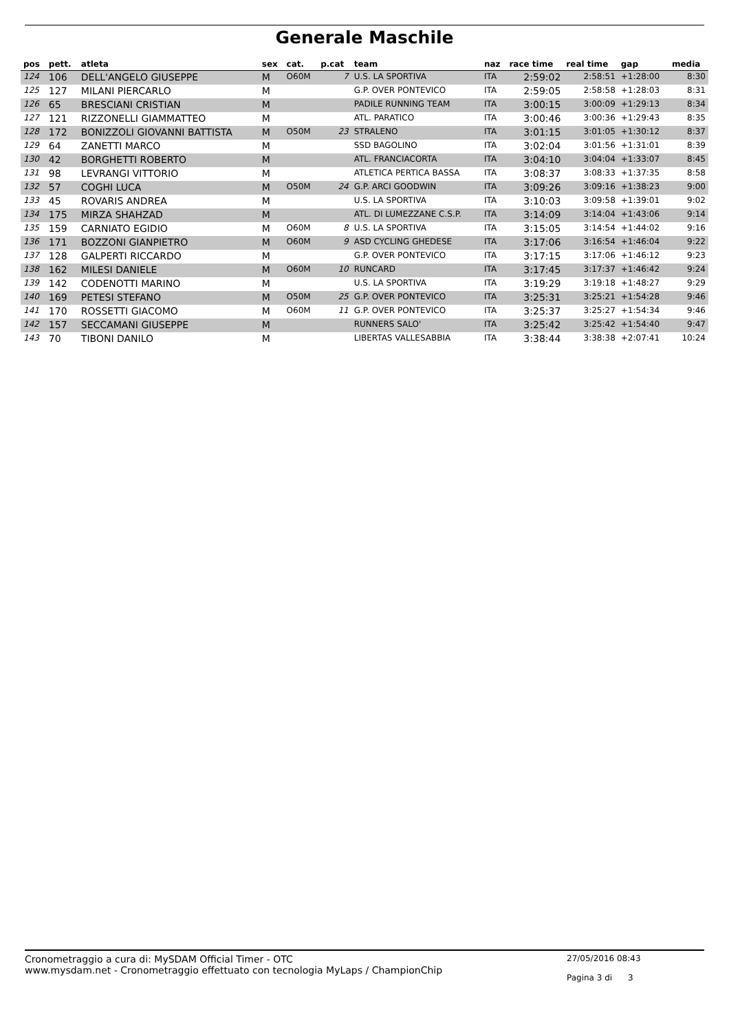Generale Maschile
| pos | pett. | atleta | sex | cat. | p.cat | team | naz | race time | real time | gap | media |
| --- | --- | --- | --- | --- | --- | --- | --- | --- | --- | --- | --- |
| 124 | 106 | DELL'ANGELO GIUSEPPE | M | O60M | 7 | U.S. LA SPORTIVA | ITA | 2:59:02 | 2:58:51 | +1:28:00 | 8:30 |
| 125 | 127 | MILANI PIERCARLO | M | | | G.P. OVER PONTEVICO | ITA | 2:59:05 | 2:58:58 | +1:28:03 | 8:31 |
| 126 | 65 | BRESCIANI CRISTIAN | M | | | PADILE RUNNING TEAM | ITA | 3:00:15 | 3:00:09 | +1:29:13 | 8:34 |
| 127 | 121 | RIZZONELLI GIAMMATTEO | M | | | ATL. PARATICO | ITA | 3:00:46 | 3:00:36 | +1:29:43 | 8:35 |
| 128 | 172 | BONIZZOLI GIOVANNI BATTISTA | M | O50M | 23 | STRALENO | ITA | 3:01:15 | 3:01:05 | +1:30:12 | 8:37 |
| 129 | 64 | ZANETTI MARCO | M | | | SSD BAGOLINO | ITA | 3:02:04 | 3:01:56 | +1:31:01 | 8:39 |
| 130 | 42 | BORGHETTI ROBERTO | M | | | ATL. FRANCIACORTA | ITA | 3:04:10 | 3:04:04 | +1:33:07 | 8:45 |
| 131 | 98 | LEVRANGI VITTORIO | M | | | ATLETICA PERTICA BASSA | ITA | 3:08:37 | 3:08:33 | +1:37:35 | 8:58 |
| 132 | 57 | COGHI LUCA | M | O50M | 24 | G.P. ARCI GOODWIN | ITA | 3:09:26 | 3:09:16 | +1:38:23 | 9:00 |
| 133 | 45 | ROVARIS ANDREA | M | | | U.S. LA SPORTIVA | ITA | 3:10:03 | 3:09:58 | +1:39:01 | 9:02 |
| 134 | 175 | MIRZA SHAHZAD | M | | | ATL. DI LUMEZZANE C.S.P. | ITA | 3:14:09 | 3:14:04 | +1:43:06 | 9:14 |
| 135 | 159 | CARNIATO EGIDIO | M | O60M | 8 | U.S. LA SPORTIVA | ITA | 3:15:05 | 3:14:54 | +1:44:02 | 9:16 |
| 136 | 171 | BOZZONI GIANPIETRO | M | O60M | 9 | ASD CYCLING GHEDESE | ITA | 3:17:06 | 3:16:54 | +1:46:04 | 9:22 |
| 137 | 128 | GALPERTI RICCARDO | M | | | G.P. OVER PONTEVICO | ITA | 3:17:15 | 3:17:06 | +1:46:12 | 9:23 |
| 138 | 162 | MILESI DANIELE | M | O60M | 10 | RUNCARD | ITA | 3:17:45 | 3:17:37 | +1:46:42 | 9:24 |
| 139 | 142 | CODENOTTI MARINO | M | | | U.S. LA SPORTIVA | ITA | 3:19:29 | 3:19:18 | +1:48:27 | 9:29 |
| 140 | 169 | PETESI STEFANO | M | O50M | 25 | G.P. OVER PONTEVICO | ITA | 3:25:31 | 3:25:21 | +1:54:28 | 9:46 |
| 141 | 170 | ROSSETTI GIACOMO | M | O60M | 11 | G.P. OVER PONTEVICO | ITA | 3:25:37 | 3:25:27 | +1:54:34 | 9:46 |
| 142 | 157 | SECCAMANI GIUSEPPE | M | | | RUNNERS SALO' | ITA | 3:25:42 | 3:25:42 | +1:54:40 | 9:47 |
| 143 | 70 | TIBONI DANILO | M | | | LIBERTAS VALLESABBIA | ITA | 3:38:44 | 3:38:38 | +2:07:41 | 10:24 |
Cronometraggio a cura di: MySDAM Official Timer - OTC
www.mysdam.net - Cronometraggio effettuato con tecnologia MyLaps / ChampionChip
27/05/2016 08:43
Pagina 3 di 3